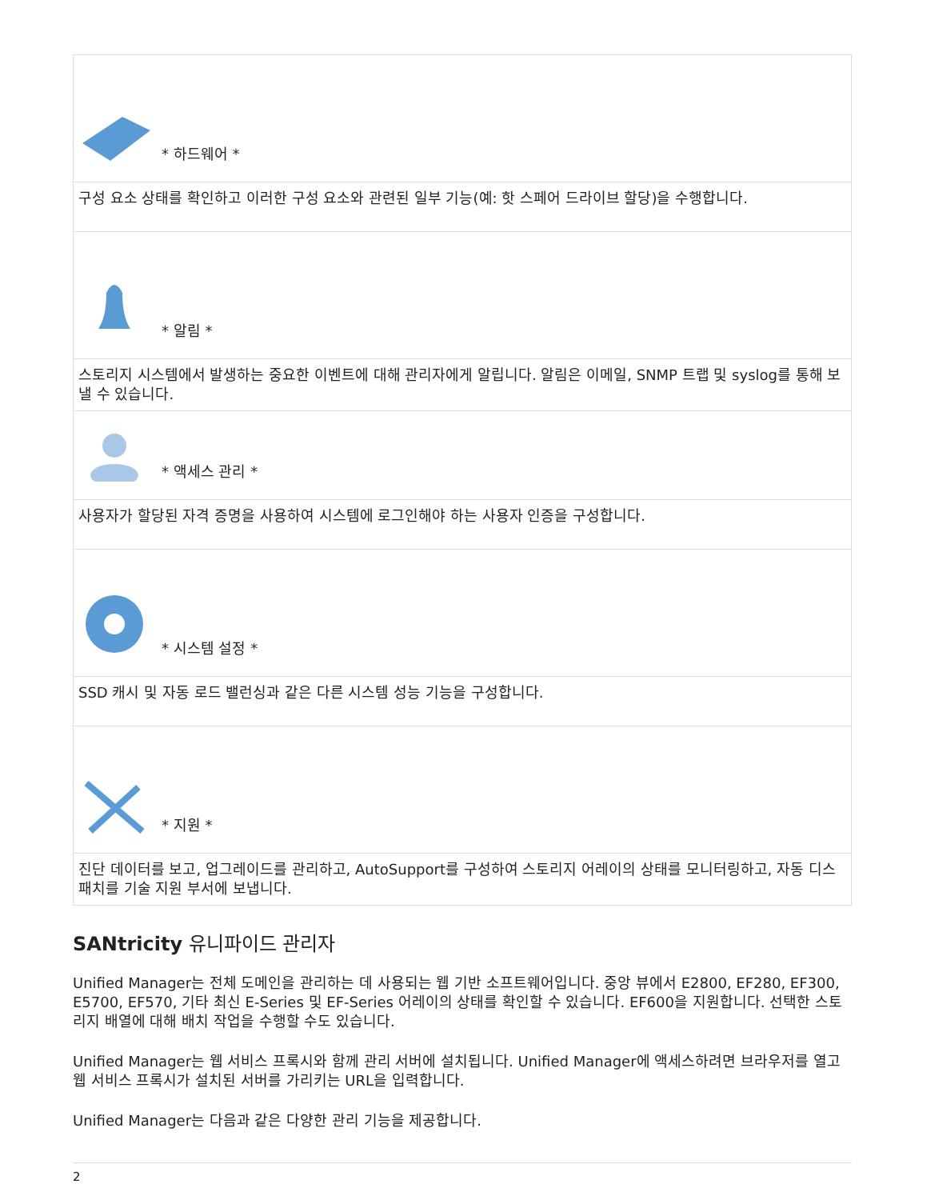| * 하드웨어 * |
| 구성 요소 상태를 확인하고 이러한 구성 요소와 관련된 일부 기능(예: 핫 스페어 드라이브 할당)을 수행합니다. |
| * 알림 * |
| 스토리지 시스템에서 발생하는 중요한 이벤트에 대해 관리자에게 알립니다. 알림은 이메일, SNMP 트랩 및 syslog를 통해 보낼 수 있습니다. |
| * 액세스 관리 * |
| 사용자가 할당된 자격 증명을 사용하여 시스템에 로그인해야 하는 사용자 인증을 구성합니다. |
| * 시스템 설정 * |
| SSD 캐시 및 자동 로드 밸런싱과 같은 다른 시스템 성능 기능을 구성합니다. |
| * 지원 * |
| 진단 데이터를 보고, 업그레이드를 관리하고, AutoSupport를 구성하여 스토리지 어레이의 상태를 모니터링하고, 자동 디스패치를 기술 지원 부서에 보냅니다. |
SANtricity 유니파이드 관리자
Unified Manager는 전체 도메인을 관리하는 데 사용되는 웹 기반 소프트웨어입니다. 중앙 뷰에서 E2800, EF280, EF300, E5700, EF570, 기타 최신 E-Series 및 EF-Series 어레이의 상태를 확인할 수 있습니다. EF600을 지원합니다. 선택한 스토리지 배열에 대해 배치 작업을 수행할 수도 있습니다.
Unified Manager는 웹 서비스 프록시와 함께 관리 서버에 설치됩니다. Unified Manager에 액세스하려면 브라우저를 열고 웹 서비스 프록시가 설치된 서버를 가리키는 URL을 입력합니다.
Unified Manager는 다음과 같은 다양한 관리 기능을 제공합니다.
2